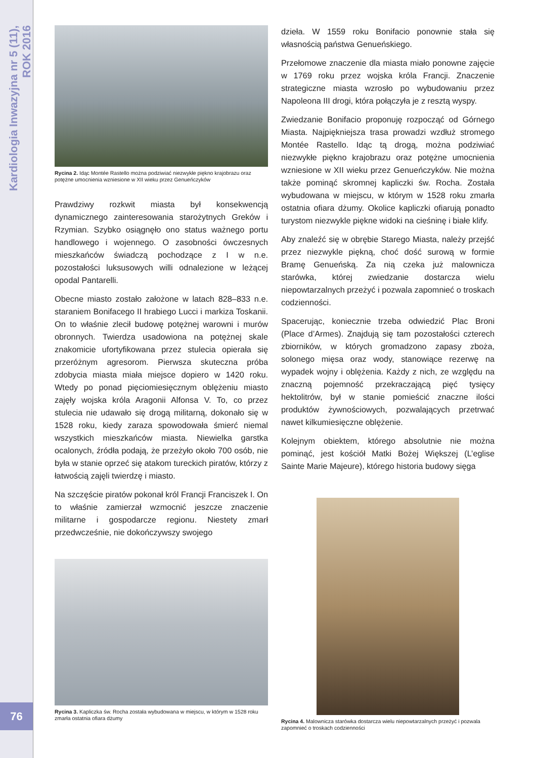Kardiologia Inwazyjna nr 5 (11), ROK 2016
76
Rycina 2. Idąc Montée Rastello można podziwiać niezwykłe piękno krajobrazu oraz potężne umocnienia wzniesione w XII wieku przez Genueńczyków
Prawdziwy rozkwit miasta był konsekwencją dynamicznego zainteresowania starożytnych Greków i Rzymian. Szybko osiągnęło ono status ważnego portu handlowego i wojennego. O zasobności ówczesnych mieszkańców świadczą pochodzące z I w n.e. pozostałości luksusowych willi odnalezione w leżącej opodal Pantarelli.
Obecne miasto zostało założone w latach 828–833 n.e. staraniem Bonifacego II hrabiego Lucci i markiza Toskanii. On to właśnie zlecił budowę potężnej warowni i murów obronnych. Twierdza usadowiona na potężnej skale znakomicie ufortyfikowana przez stulecia opierała się przeróżnym agresorom. Pierwsza skuteczna próba zdobycia miasta miała miejsce dopiero w 1420 roku. Wtedy po ponad pięciomiesięcznym oblężeniu miasto zajęły wojska króla Aragonii Alfonsa V. To, co przez stulecia nie udawało się drogą militarną, dokonało się w 1528 roku, kiedy zaraza spowodowała śmierć niemal wszystkich mieszkańców miasta. Niewielka garstka ocalonych, źródła podają, że przeżyło około 700 osób, nie była w stanie oprzeć się atakom tureckich piratów, którzy z łatwością zajęli twierdzę i miasto.
Na szczęście piratów pokonał król Francji Franciszek I. On to właśnie zamierzał wzmocnić jeszcze znaczenie militarne i gospodarcze regionu. Niestety zmarł przedwcześnie, nie dokończywszy swojego
Rycina 3. Kapliczka św. Rocha została wybudowana w miejscu, w którym w 1528 roku zmarła ostatnia ofiara dżumy
dzieła. W 1559 roku Bonifacio ponownie stała się własnością państwa Genueńskiego.
Przełomowe znaczenie dla miasta miało ponowne zajęcie w 1769 roku przez wojska króla Francji. Znaczenie strategiczne miasta wzrosło po wybudowaniu przez Napoleona III drogi, która połączyła je z resztą wyspy.
Zwiedzanie Bonifacio proponuję rozpocząć od Górnego Miasta. Najpiękniejsza trasa prowadzi wzdłuż stromego Montée Rastello. Idąc tą drogą, można podziwiać niezwykłe piękno krajobrazu oraz potężne umocnienia wzniesione w XII wieku przez Genueńczyków. Nie można także pominąć skromnej kapliczki św. Rocha. Została wybudowana w miejscu, w którym w 1528 roku zmarła ostatnia ofiara dżumy. Okolice kapliczki ofiarują ponadto turystom niezwykle piękne widoki na cieśninę i białe klify.
Aby znaleźć się w obrębie Starego Miasta, należy przejść przez niezwykle piękną, choć dość surową w formie Bramę Genueńską. Za nią czeka już malownicza starówka, której zwiedzanie dostarcza wielu niepowtarzalnych przeżyć i pozwala zapomnieć o troskach codzienności.
Spacerując, koniecznie trzeba odwiedzić Plac Broni (Place d’Armes). Znajdują się tam pozostałości czterech zbiorników, w których gromadzono zapasy zboża, solonego mięsa oraz wody, stanowiące rezerwę na wypadek wojny i oblężenia. Każdy z nich, ze względu na znaczną pojemność przekraczającą pięć tysięcy hektolitrów, był w stanie pomieścić znaczne ilości produktów żywnościowych, pozwalających przetrwać nawet kilkumiesięczne oblężenie.
Kolejnym obiektem, którego absolutnie nie można pominąć, jest kościół Matki Bożej Większej (L’eglise Sainte Marie Majeure), którego historia budowy sięga
Rycina 4. Malownicza starówka dostarcza wielu niepowtarzalnych przeżyć i pozwala zapomnieć o troskach codzienności